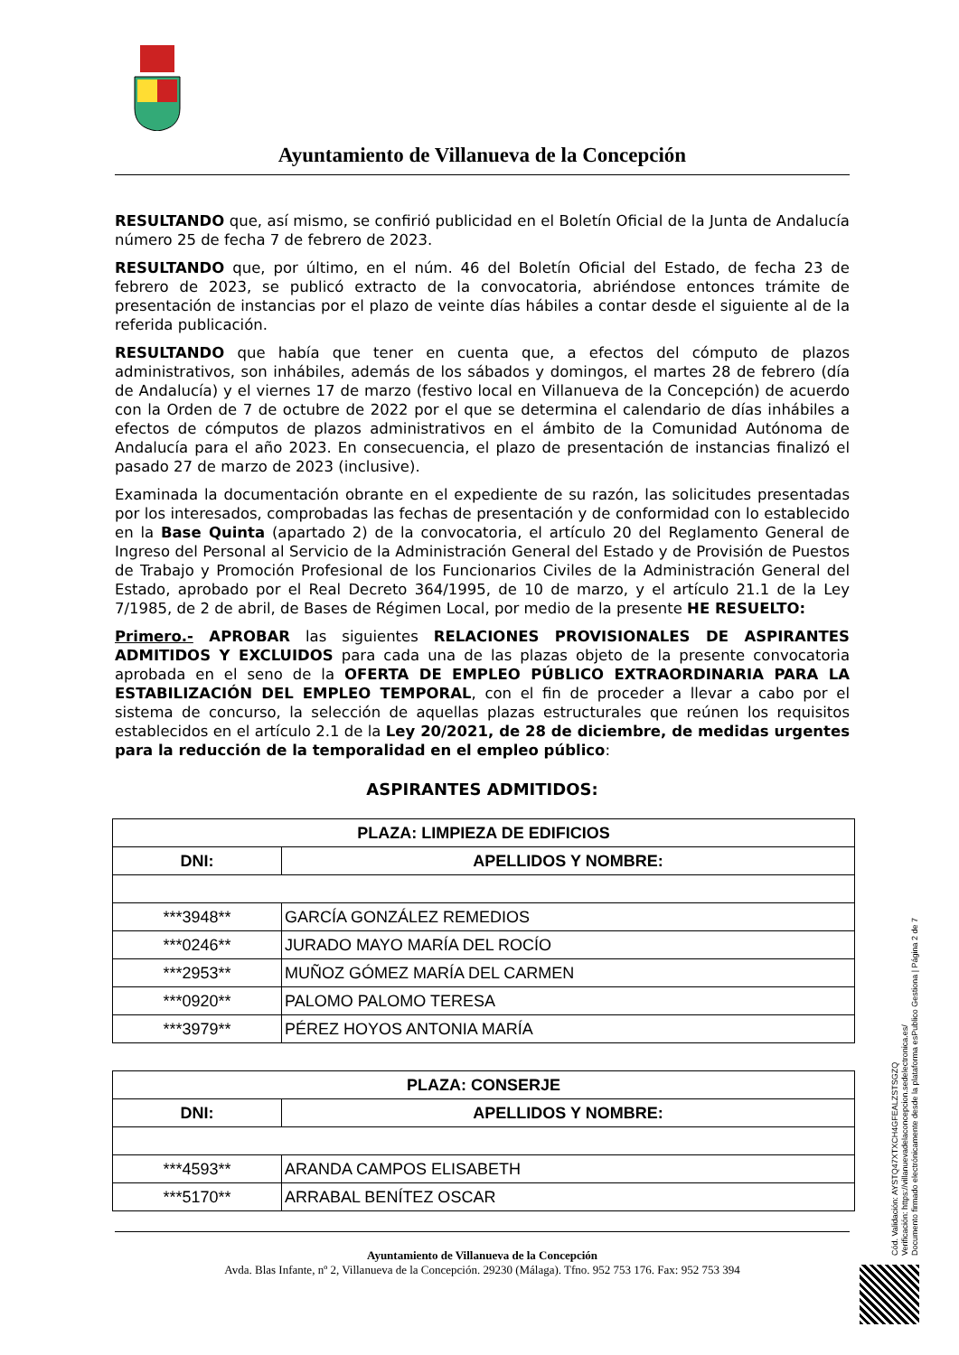Ayuntamiento de Villanueva de la Concepción
RESULTANDO que, así mismo, se confirió publicidad en el Boletín Oficial de la Junta de Andalucía número 25 de fecha 7 de febrero de 2023.
RESULTANDO que, por último, en el núm. 46 del Boletín Oficial del Estado, de fecha 23 de febrero de 2023, se publicó extracto de la convocatoria, abriéndose entonces trámite de presentación de instancias por el plazo de veinte días hábiles a contar desde el siguiente al de la referida publicación.
RESULTANDO que había que tener en cuenta que, a efectos del cómputo de plazos administrativos, son inhábiles, además de los sábados y domingos, el martes 28 de febrero (día de Andalucía) y el viernes 17 de marzo (festivo local en Villanueva de la Concepción) de acuerdo con la Orden de 7 de octubre de 2022 por el que se determina el calendario de días inhábiles a efectos de cómputos de plazos administrativos en el ámbito de la Comunidad Autónoma de Andalucía para el año 2023. En consecuencia, el plazo de presentación de instancias finalizó el pasado 27 de marzo de 2023 (inclusive).
Examinada la documentación obrante en el expediente de su razón, las solicitudes presentadas por los interesados, comprobadas las fechas de presentación y de conformidad con lo establecido en la Base Quinta (apartado 2) de la convocatoria, el artículo 20 del Reglamento General de Ingreso del Personal al Servicio de la Administración General del Estado y de Provisión de Puestos de Trabajo y Promoción Profesional de los Funcionarios Civiles de la Administración General del Estado, aprobado por el Real Decreto 364/1995, de 10 de marzo, y el artículo 21.1 de la Ley 7/1985, de 2 de abril, de Bases de Régimen Local, por medio de la presente HE RESUELTO:
Primero.- APROBAR las siguientes RELACIONES PROVISIONALES DE ASPIRANTES ADMITIDOS Y EXCLUIDOS para cada una de las plazas objeto de la presente convocatoria aprobada en el seno de la OFERTA DE EMPLEO PÚBLICO EXTRAORDINARIA PARA LA ESTABILIZACIÓN DEL EMPLEO TEMPORAL, con el fin de proceder a llevar a cabo por el sistema de concurso, la selección de aquellas plazas estructurales que reúnen los requisitos establecidos en el artículo 2.1 de la Ley 20/2021, de 28 de diciembre, de medidas urgentes para la reducción de la temporalidad en el empleo público:
ASPIRANTES ADMITIDOS:
| PLAZA: LIMPIEZA DE EDIFICIOS | |
| --- | --- |
| DNI: | APELLIDOS Y NOMBRE: |
| ***3948** | GARCÍA GONZÁLEZ REMEDIOS |
| ***0246** | JURADO MAYO MARÍA DEL ROCÍO |
| ***2953** | MUÑOZ GÓMEZ MARÍA DEL CARMEN |
| ***0920** | PALOMO PALOMO TERESA |
| ***3979** | PÉREZ HOYOS ANTONIA MARÍA |
| PLAZA: CONSERJE | |
| --- | --- |
| DNI: | APELLIDOS Y NOMBRE: |
| ***4593** | ARANDA CAMPOS ELISABETH |
| ***5170** | ARRABAL BENÍTEZ OSCAR |
Ayuntamiento de Villanueva de la Concepción
Avda. Blas Infante, nº 2, Villanueva de la Concepción. 29230 (Málaga). Tfno. 952 753 176. Fax: 952 753 394
Cód. Validación: AYSTQ47XTXCH4GFEALZSTSGZQ
Verificación: https://villanuevadelaconcepcion.sedelectronica.es/
Documento firmado electrónicamente desde la plataforma esPublico Gestiona | Página 2 de 7